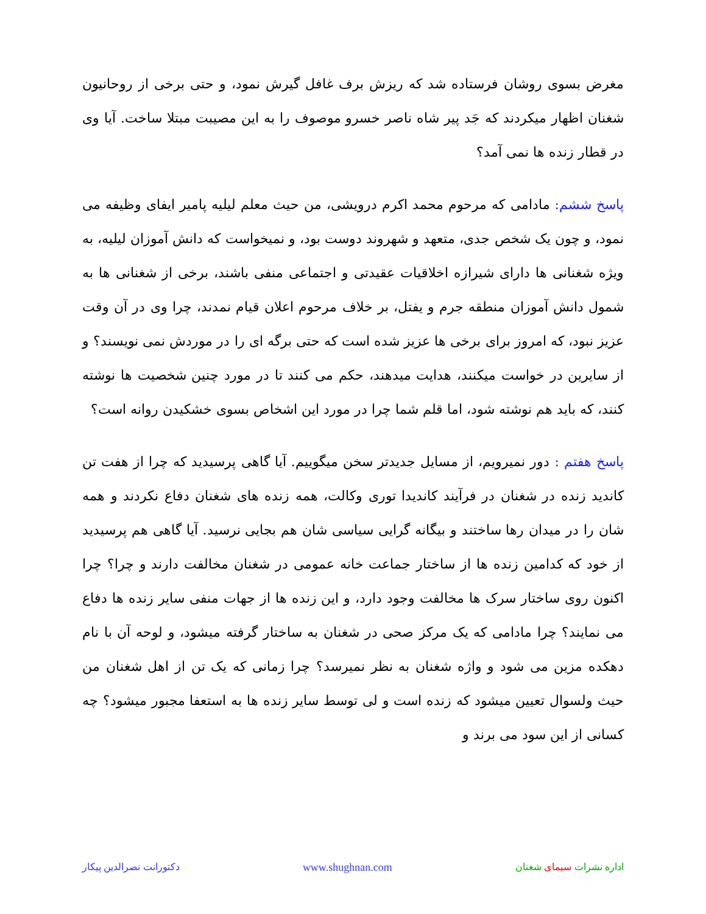مغرض بسوی روشان فرستاده شد که ریزش برف غافل گیرش نمود، و حتی برخی از روحانیون شغنان اظهار میکردند که جَد پیر شاه ناصر خسرو موصوف را به این مصیبت مبتلا ساخت. آیا وی در قطار زنده ها نمی آمد؟
پاسخ ششم: مادامی که مرحوم محمد اکرم درویشی، من حیث معلم لیلیه پامیر ایفای وظیفه می نمود، و چون یک شخص جدی، متعهد و شهروند دوست بود، و نمیخواست که دانش آموزان لیلیه، به ویژه شغنانی ها دارای شیرازه اخلاقیات عقیدتی و اجتماعی منفی باشند، برخی از شغنانی ها به شمول دانش آموزان منطقه جرم و یفتل، بر خلاف مرحوم اعلان قیام نمدند، چرا وی در آن وقت عزیز نبود، که امروز برای برخی ها عزیز شده است که حتی برگه ای را در موردش نمی نویسند؟ و از سایرین در خواست میکنند، هدایت میدهند، حکم می کنند تا در مورد چنین شخصیت ها نوشته کنند، که باید هم نوشته شود، اما قلم شما چرا در مورد این اشخاص بسوی خشکیدن روانه است؟
پاسخ هفتم : دور نمیرویم، از مسایل جدیدتر سخن میگوییم. آیا گاهی پرسیدید که چرا از هفت تن کاندید زنده در شغنان در فرآیند کاندیدا توری وکالت، همه زنده های شغنان دفاع نکردند و همه شان را در میدان رها ساختند و بیگانه گرایی سیاسی شان هم بجایی نرسید. آیا گاهی هم پرسیدید از خود که کدامین زنده ها از ساختار جماعت خانه عمومی در شغنان مخالفت دارند و چرا؟ چرا اکنون روی ساختار سرک ها مخالفت وجود دارد، و این زنده ها از جهات منفی سایر زنده ها دفاع می نمایند؟ چرا مادامی که یک مرکز صحی در شغنان به ساختار گرفته میشود، و لوحه آن با نام دهکده مزین می شود و واژه شغنان به نظر نمیرسد؟ چرا زمانی که یک تن از اهل شغنان من حیث ولسوال تعیین میشود که زنده است و لی توسط سایر زنده ها به استعفا مجبور میشود؟ چه کسانی از این سود می برند و
اداره نشرات سیمای شغنان www.shughnan.com دکتورانت نصرالدین پیکار